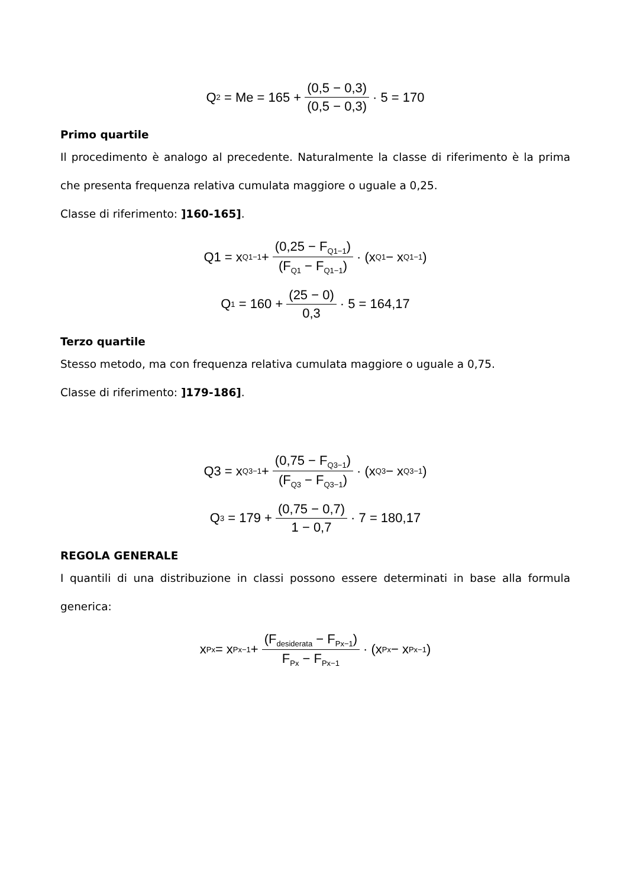Q<sub>2</sub> = Me = 165 + (0,5 − 0,3) (0,5 − 0,3) · 5 = 170
Primo quartile
Il procedimento è analogo al precedente. Naturalmente la classe di riferimento è la prima che presenta frequenza relativa cumulata maggiore o uguale a 0,25.
Classe di riferimento: ]160-165].
Q1 = x<sub>Q1−1</sub> + (0,25 − F<sub>Q1−1</sub>) (F<sub>Q1</sub> − F<sub>Q1−1</sub>) · (x<sub>Q1</sub> − x<sub>Q1−1</sub>)
Q<sub>1</sub> = 160 + (25 − 0) 0,3 · 5 = 164,17
Terzo quartile
Stesso metodo, ma con frequenza relativa cumulata maggiore o uguale a 0,75.
Classe di riferimento: ]179-186].
Q3 = x<sub>Q3−1</sub> + (0,75 − F<sub>Q3−1</sub>) (F<sub>Q3</sub> − F<sub>Q3−1</sub>) · (x<sub>Q3</sub> − x<sub>Q3−1</sub>)
Q<sub>3</sub> = 179 + (0,75 − 0,7) 1 − 0,7 · 7 = 180,17
REGOLA GENERALE
I quantili di una distribuzione in classi possono essere determinati in base alla formula generica:
x<sub>Px</sub> = x<sub>Px−1</sub> + (F<sub>desiderata</sub> − F<sub>Px−1</sub>) F<sub>Px</sub> − F<sub>Px−1</sub> · (x<sub>Px</sub> − x<sub>Px−1</sub>)